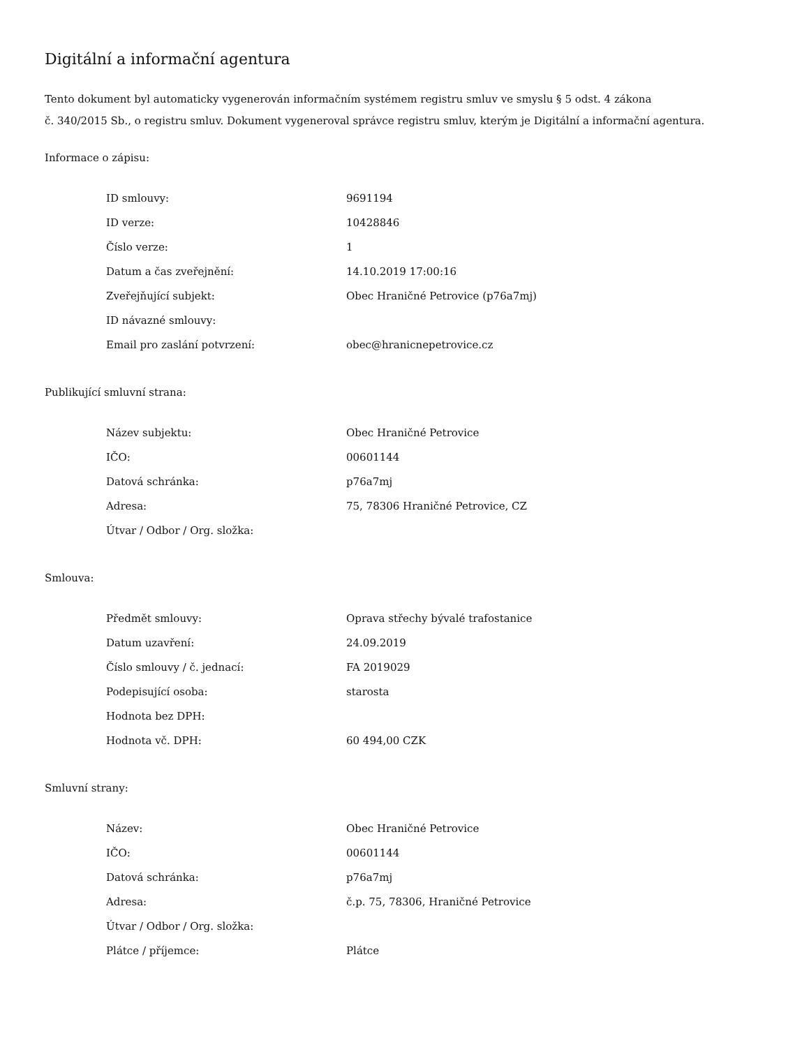Digitální a informační agentura
Tento dokument byl automaticky vygenerován informačním systémem registru smluv ve smyslu § 5 odst. 4 zákona
č. 340/2015 Sb., o registru smluv. Dokument vygeneroval správce registru smluv, kterým je Digitální a informační agentura.
Informace o zápisu:
| ID smlouvy: | 9691194 |
| ID verze: | 10428846 |
| Číslo verze: | 1 |
| Datum a čas zveřejnění: | 14.10.2019 17:00:16 |
| Zveřejňující subjekt: | Obec Hraničné Petrovice (p76a7mj) |
| ID návazné smlouvy: | |
| Email pro zaslání potvrzení: | obec@hranicnepetrovice.cz |
Publikující smluvní strana:
| Název subjektu: | Obec Hraničné Petrovice |
| IČO: | 00601144 |
| Datová schránka: | p76a7mj |
| Adresa: | 75, 78306 Hraničné Petrovice, CZ |
| Útvar / Odbor / Org. složka: | |
Smlouva:
| Předmět smlouvy: | Oprava střechy bývalé trafostanice |
| Datum uzavření: | 24.09.2019 |
| Číslo smlouvy / č. jednací: | FA 2019029 |
| Podepisující osoba: | starosta |
| Hodnota bez DPH: | |
| Hodnota vč. DPH: | 60 494,00 CZK |
Smluvní strany:
| Název: | Obec Hraničné Petrovice |
| IČO: | 00601144 |
| Datová schránka: | p76a7mj |
| Adresa: | č.p. 75, 78306, Hraničné Petrovice |
| Útvar / Odbor / Org. složka: | |
| Plátce / příjemce: | Plátce |